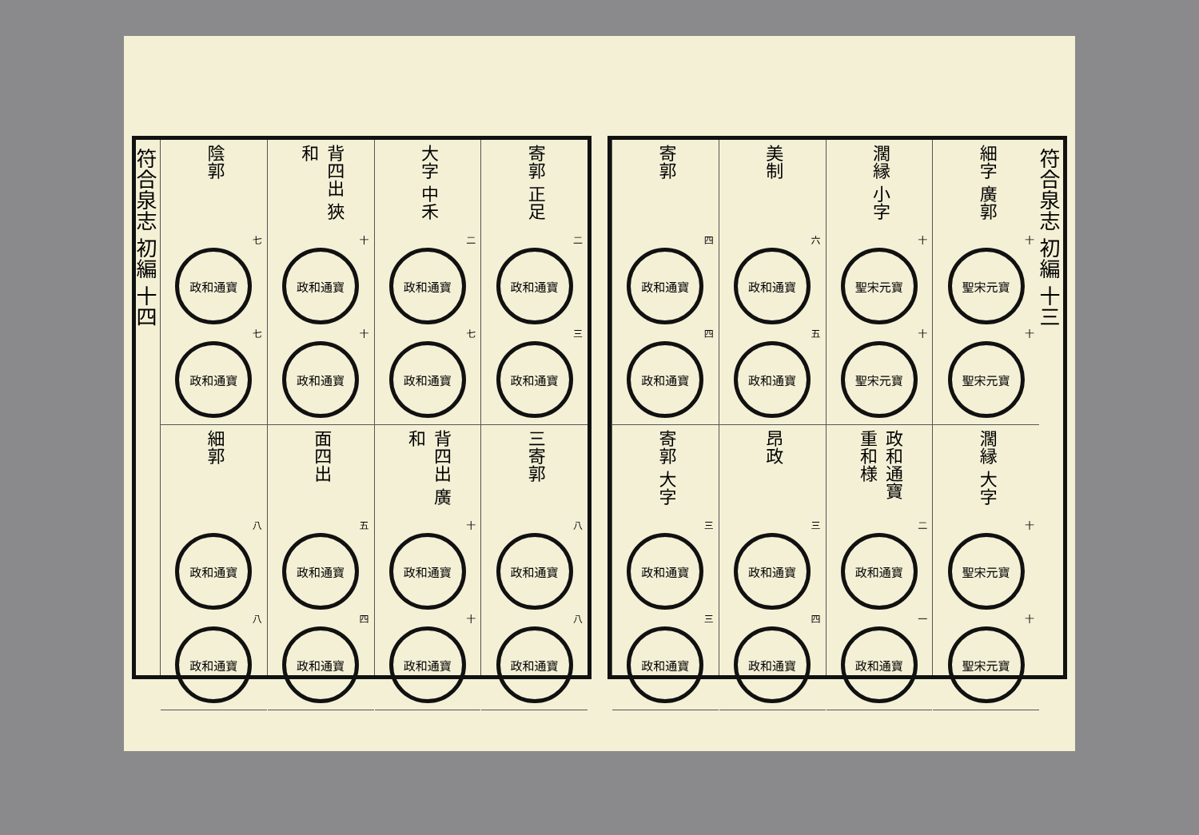符合泉志 初編 十四
陰郭
七
政和通寶
七
政和通寶
細郭
八
政和通寶
八
政和通寶
背四出 狹和
十
政和通寶
十
政和通寶
面四出
五
政和通寶
四
政和通寶
大字 中禾
二
政和通寶
七
政和通寶
背四出 廣和
十
政和通寶
十
政和通寶
寄郭 正足
二
政和通寶
三
政和通寶
三寄郭
八
政和通寶
八
政和通寶
寄郭
四
政和通寶
四
政和通寶
寄郭 大字
三
政和通寶
三
政和通寶
美制
六
政和通寶
五
政和通寶
昂政
三
政和通寶
四
政和通寶
濶縁 小字
十
聖宋元寶
十
聖宋元寶
政和通寶 重和様
二
政和通寶
一
政和通寶
細字 廣郭
十
聖宋元寶
十
聖宋元寶
濶縁 大字
十
聖宋元寶
十
聖宋元寶
符合泉志 初編 十三